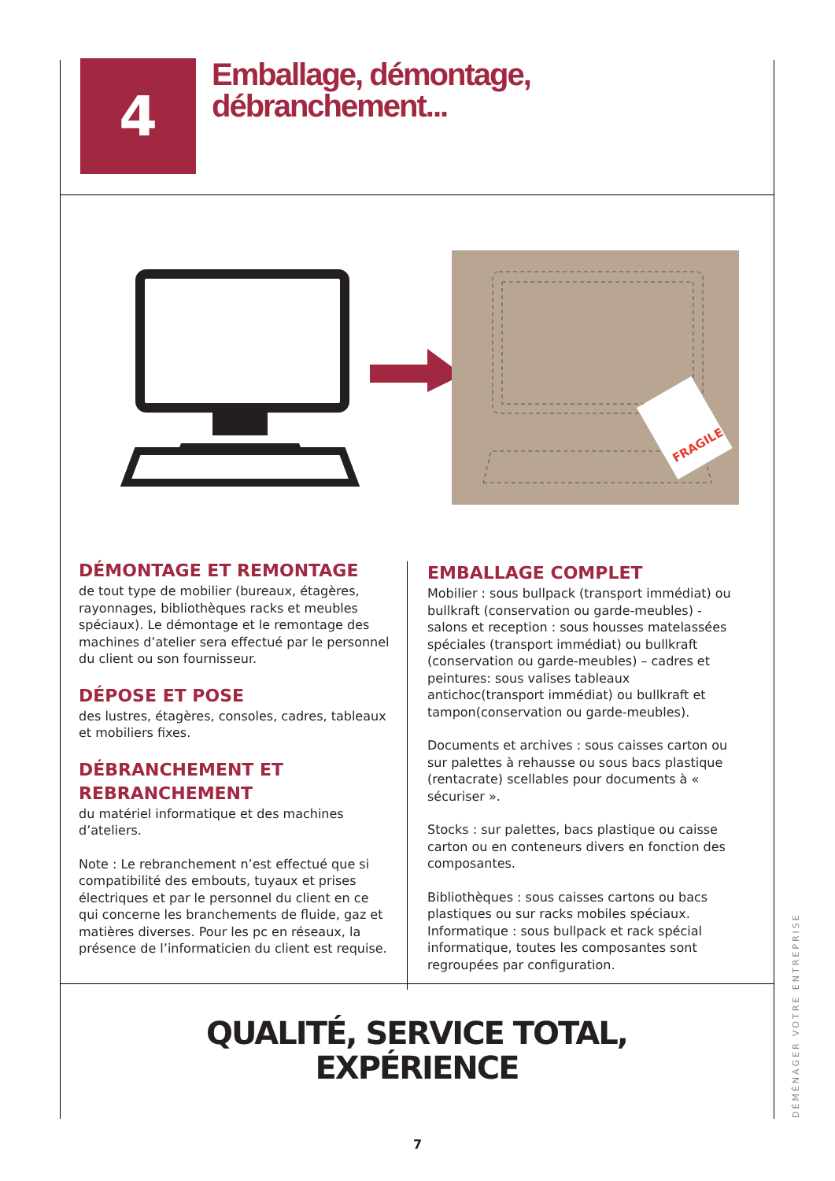4
Emballage, démontage,
débranchement...
FRAGILE
DÉMONTAGE ET REMONTAGE
de tout type de mobilier (bureaux, étagères, rayonnages, bibliothèques racks et meubles spéciaux). Le démontage et le remontage des machines d’atelier sera effectué par le personnel du client ou son fournisseur.
DÉPOSE ET POSE
des lustres, étagères, consoles, cadres, tableaux et mobiliers fixes.
DÉBRANCHEMENT ET REBRANCHEMENT
du matériel informatique et des machines d’ateliers.
Note : Le rebranchement n’est effectué que si compatibilité des embouts, tuyaux et prises électriques et par le personnel du client en ce qui concerne les branchements de fluide, gaz et matières diverses. Pour les pc en réseaux, la présence de l’informaticien du client est requise.
EMBALLAGE COMPLET
Mobilier : sous bullpack (transport immédiat) ou bullkraft (conservation ou garde-meubles) - salons et reception : sous housses matelassées spéciales (transport immédiat) ou bullkraft (conservation ou garde-meubles) – cadres et peintures: sous valises tableaux antichoc(transport immédiat) ou bullkraft et tampon(conservation ou garde-meubles).
Documents et archives : sous caisses carton ou sur palettes à rehausse ou sous bacs plastique (rentacrate) scellables pour documents à « sécuriser ».
Stocks : sur palettes, bacs plastique ou caisse carton ou en conteneurs divers en fonction des composantes.
Bibliothèques : sous caisses cartons ou bacs plastiques ou sur racks mobiles spéciaux. Informatique : sous bullpack et rack spécial informatique, toutes les composantes sont regroupées par configuration.
QUALITÉ, SERVICE TOTAL,
EXPÉRIENCE
DÉMÉNAGER VOTRE ENTREPRISE
7